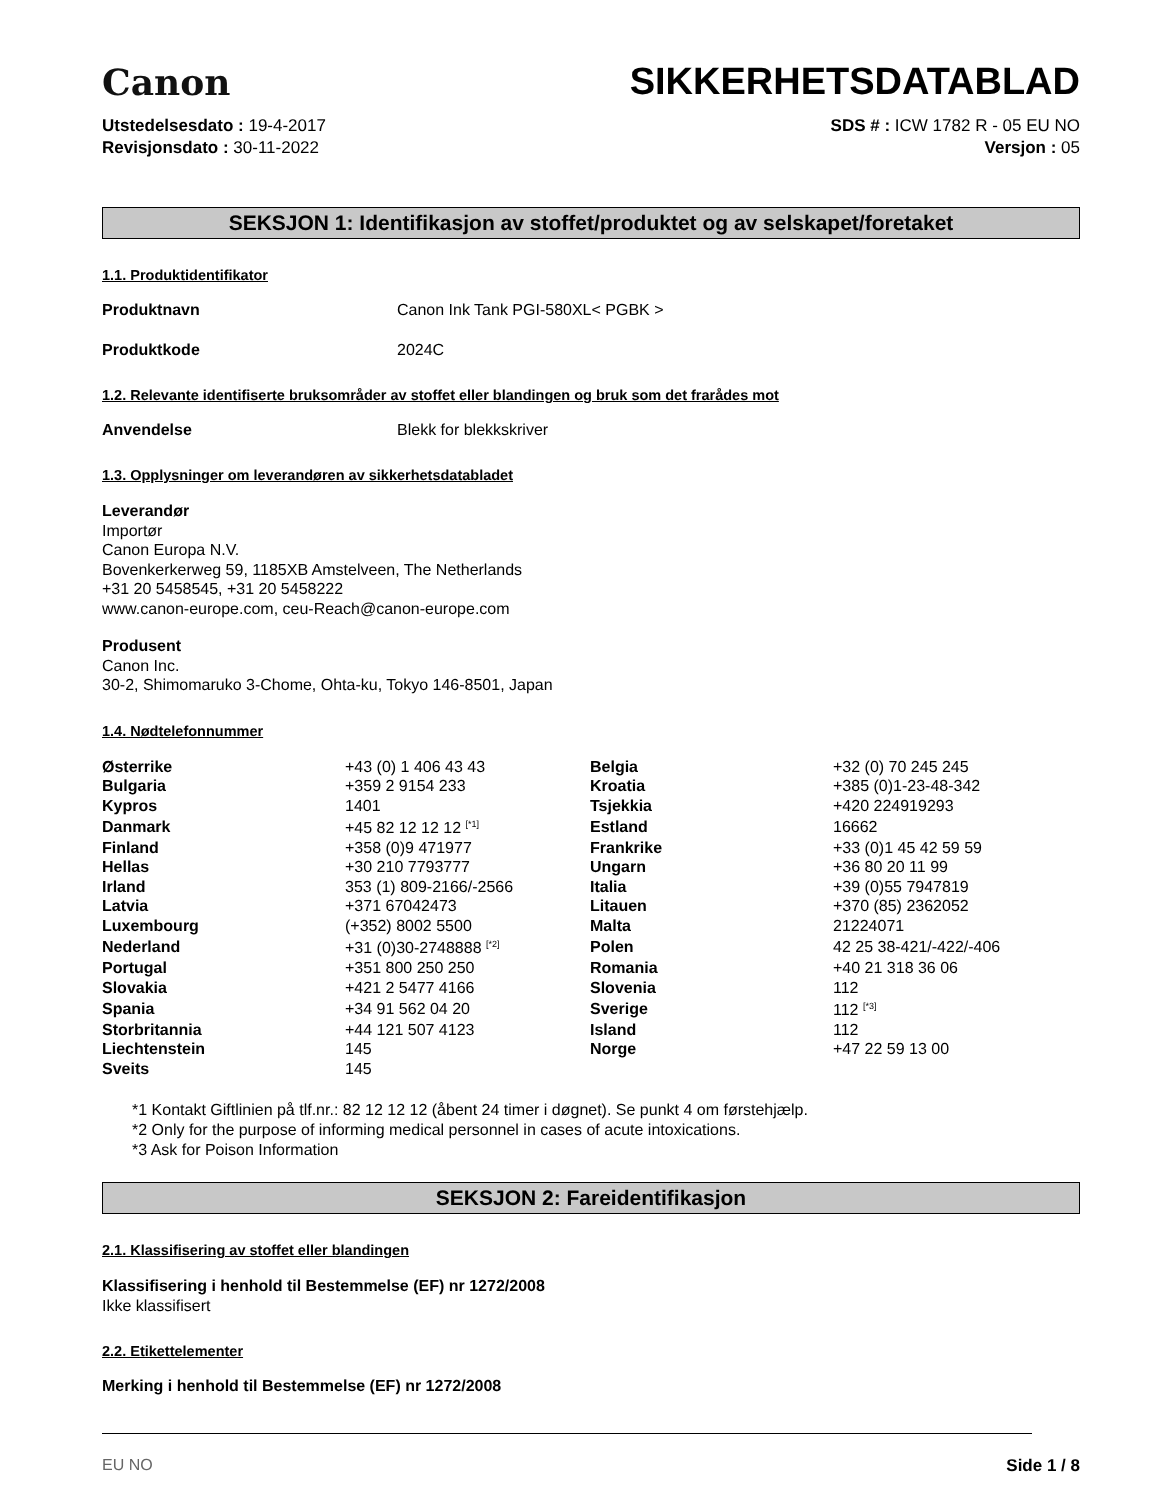Canon
SIKKERHETSDATABLAD
Utstedelsesdato : 19-4-2017
Revisjonsdato : 30-11-2022
SDS # : ICW 1782 R - 05 EU NO
Versjon : 05
SEKSJON 1: Identifikasjon av stoffet/produktet og av selskapet/foretaket
1.1. Produktidentifikator
Produktnavn Canon Ink Tank PGI-580XL< PGBK >
Produktkode 2024C
1.2. Relevante identifiserte bruksområder av stoffet eller blandingen og bruk som det frarådes mot
Anvendelse Blekk for blekkskriver
1.3. Opplysninger om leverandøren av sikkerhetsdatabladet
Leverandør
Importør
Canon Europa N.V.
Bovenkerkerweg 59, 1185XB Amstelveen, The Netherlands
+31 20 5458545, +31 20 5458222
www.canon-europe.com, ceu-Reach@canon-europe.com
Produsent
Canon Inc.
30-2, Shimomaruko 3-Chome, Ohta-ku, Tokyo 146-8501, Japan
1.4. Nødtelefonnummer
| Østerrike | +43 (0) 1 406 43 43 | Belgia | +32 (0) 70 245 245 |
| Bulgaria | +359 2 9154 233 | Kroatia | +385 (0)1-23-48-342 |
| Kypros | 1401 | Tsjekkia | +420 224919293 |
| Danmark | +45 82 12 12 12 <sup>[*1]</sup> | Estland | 16662 |
| Finland | +358 (0)9 471977 | Frankrike | +33 (0)1 45 42 59 59 |
| Hellas | +30 210 7793777 | Ungarn | +36 80 20 11 99 |
| Irland | 353 (1) 809-2166/-2566 | Italia | +39 (0)55 7947819 |
| Latvia | +371 67042473 | Litauen | +370 (85) 2362052 |
| Luxembourg | (+352) 8002 5500 | Malta | 21224071 |
| Nederland | +31 (0)30-2748888 <sup>[*2]</sup> | Polen | 42 25 38-421/-422/-406 |
| Portugal | +351 800 250 250 | Romania | +40 21 318 36 06 |
| Slovakia | +421 2 5477 4166 | Slovenia | 112 |
| Spania | +34 91 562 04 20 | Sverige | 112 <sup>[*3]</sup> |
| Storbritannia | +44 121 507 4123 | Island | 112 |
| Liechtenstein | 145 | Norge | +47 22 59 13 00 |
| Sveits | 145 | | |
*1 Kontakt Giftlinien på tlf.nr.: 82 12 12 12 (åbent 24 timer i døgnet). Se punkt 4 om førstehjælp.
*2 Only for the purpose of informing medical personnel in cases of acute intoxications.
*3 Ask for Poison Information
SEKSJON 2: Fareidentifikasjon
2.1. Klassifisering av stoffet eller blandingen
Klassifisering i henhold til Bestemmelse (EF) nr 1272/2008
Ikke klassifisert
2.2. Etikettelementer
Merking i henhold til Bestemmelse (EF) nr 1272/2008
EU NO Side 1 / 8